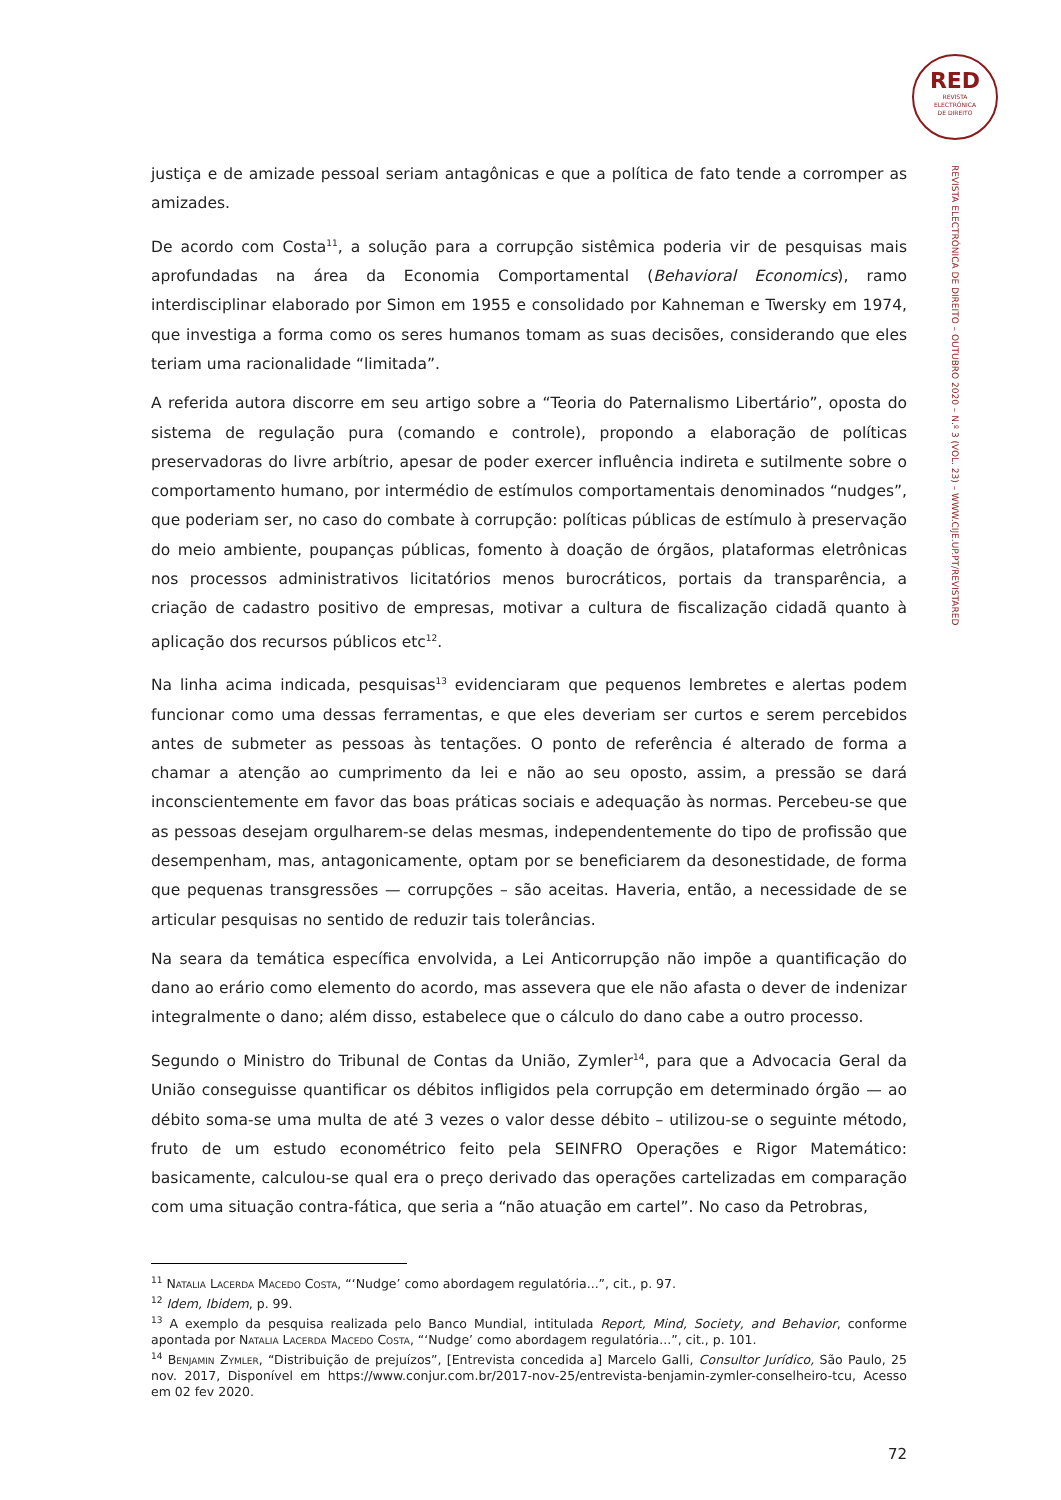RED
REVISTA
ELECTRÓNICA
DE DIREITO
REVISTA ELECTRÓNICA DE DIREITO – OUTUBRO 2020 – N.º 3 (VOL. 23) – WWW.CIJE.UP.PT/REVISTARED
justiça e de amizade pessoal seriam antagônicas e que a política de fato tende a corromper as amizades.
De acordo com Costa<sup>11</sup>, a solução para a corrupção sistêmica poderia vir de pesquisas mais aprofundadas na área da Economia Comportamental (Behavioral Economics), ramo interdisciplinar elaborado por Simon em 1955 e consolidado por Kahneman e Twersky em 1974, que investiga a forma como os seres humanos tomam as suas decisões, considerando que eles teriam uma racionalidade “limitada”.
A referida autora discorre em seu artigo sobre a “Teoria do Paternalismo Libertário”, oposta do sistema de regulação pura (comando e controle), propondo a elaboração de políticas preservadoras do livre arbítrio, apesar de poder exercer influência indireta e sutilmente sobre o comportamento humano, por intermédio de estímulos comportamentais denominados “nudges”, que poderiam ser, no caso do combate à corrupção: políticas públicas de estímulo à preservação do meio ambiente, poupanças públicas, fomento à doação de órgãos, plataformas eletrônicas nos processos administrativos licitatórios menos burocráticos, portais da transparência, a criação de cadastro positivo de empresas, motivar a cultura de fiscalização cidadã quanto à aplicação dos recursos públicos etc<sup>12</sup>.
Na linha acima indicada, pesquisas<sup>13</sup> evidenciaram que pequenos lembretes e alertas podem funcionar como uma dessas ferramentas, e que eles deveriam ser curtos e serem percebidos antes de submeter as pessoas às tentações. O ponto de referência é alterado de forma a chamar a atenção ao cumprimento da lei e não ao seu oposto, assim, a pressão se dará inconscientemente em favor das boas práticas sociais e adequação às normas. Percebeu-se que as pessoas desejam orgulharem-se delas mesmas, independentemente do tipo de profissão que desempenham, mas, antagonicamente, optam por se beneficiarem da desonestidade, de forma que pequenas transgressões — corrupções – são aceitas. Haveria, então, a necessidade de se articular pesquisas no sentido de reduzir tais tolerâncias.
Na seara da temática específica envolvida, a Lei Anticorrupção não impõe a quantificação do dano ao erário como elemento do acordo, mas assevera que ele não afasta o dever de indenizar integralmente o dano; além disso, estabelece que o cálculo do dano cabe a outro processo.
Segundo o Ministro do Tribunal de Contas da União, Zymler<sup>14</sup>, para que a Advocacia Geral da União conseguisse quantificar os débitos infligidos pela corrupção em determinado órgão — ao débito soma-se uma multa de até 3 vezes o valor desse débito – utilizou-se o seguinte método, fruto de um estudo econométrico feito pela SEINFRO Operações e Rigor Matemático: basicamente, calculou-se qual era o preço derivado das operações cartelizadas em comparação com uma situação contra-fática, que seria a “não atuação em cartel”. No caso da Petrobras,
<sup>11</sup> Natalia Lacerda Macedo Costa, “‘Nudge’ como abordagem regulatória...”, cit., p. 97.
<sup>12</sup> Idem, Ibidem, p. 99.
<sup>13</sup> A exemplo da pesquisa realizada pelo Banco Mundial, intitulada Report, Mind, Society, and Behavior, conforme apontada por Natalia Lacerda Macedo Costa, “‘Nudge’ como abordagem regulatória...”, cit., p. 101.
<sup>14</sup> Benjamin Zymler, “Distribuição de prejuízos”, [Entrevista concedida a] Marcelo Galli, Consultor Jurídico, São Paulo, 25 nov. 2017, Disponível em https://www.conjur.com.br/2017-nov-25/entrevista-benjamin-zymler-conselheiro-tcu, Acesso em 02 fev 2020.
72